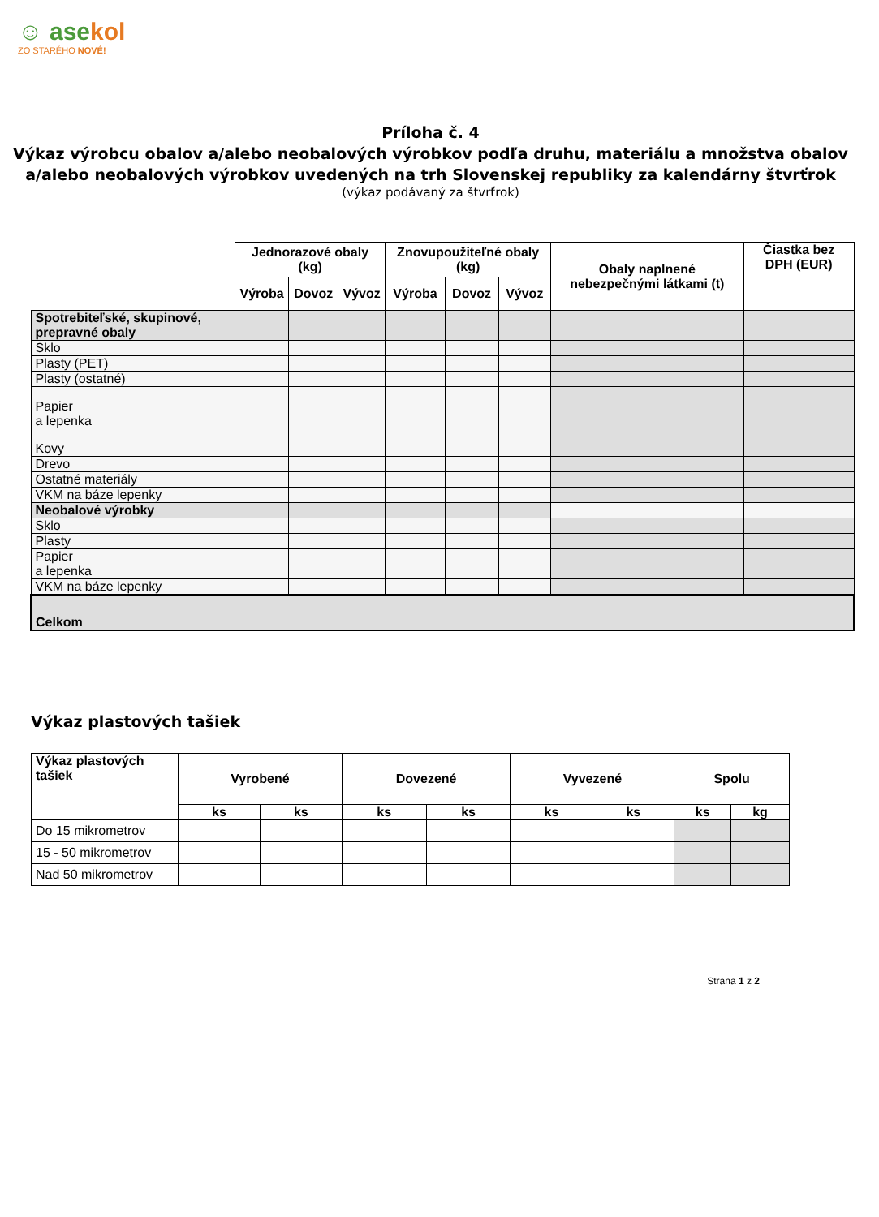☺ asekol
ZO STARÉHO NOVÉ!
Príloha č. 4
Výkaz výrobcu obalov a/alebo neobalových výrobkov podľa druhu, materiálu a množstva obalov a/alebo neobalových výrobkov uvedených na trh Slovenskej republiky za kalendárny štvrťrok
(výkaz podávaný za štvrťrok)
| | Jednorazové obaly (kg) | | | Znovupoužiteľné obaly (kg) | | | Obaly naplnené nebezpečnými látkami (t) | Čiastka bez DPH (EUR) |
| | Výroba | Dovoz | Vývoz | Výroba | Dovoz | Vývoz | | |
| Spotrebiteľské, skupinové, prepravné obaly | | | | | | | | |
| Sklo | | | | | | | | |
| Plasty (PET) | | | | | | | | |
| Plasty (ostatné) | | | | | | | | |
| Papier a lepenka | | | | | | | | |
| Kovy | | | | | | | | |
| Drevo | | | | | | | | |
| Ostatné materiály | | | | | | | | |
| VKM na báze lepenky | | | | | | | | |
| Neobalové výrobky | | | | | | | | |
| Sklo | | | | | | | | |
| Plasty | | | | | | | | |
| Papier a lepenka | | | | | | | | |
| VKM na báze lepenky | | | | | | | | |
| Celkom | | | | | | | | |
Výkaz plastových tašiek
| Výkaz plastových tašiek | Vyrobené | | Dovezené | | Vyvezené | | Spolu | |
| --- | --- | --- | --- | --- | --- | --- | --- | --- |
| | ks | ks | ks | ks | ks | ks | ks | kg |
| Do 15 mikrometrov | | | | | | | | |
| 15 - 50 mikrometrov | | | | | | | | |
| Nad 50 mikrometrov | | | | | | | | |
Strana 1 z 2